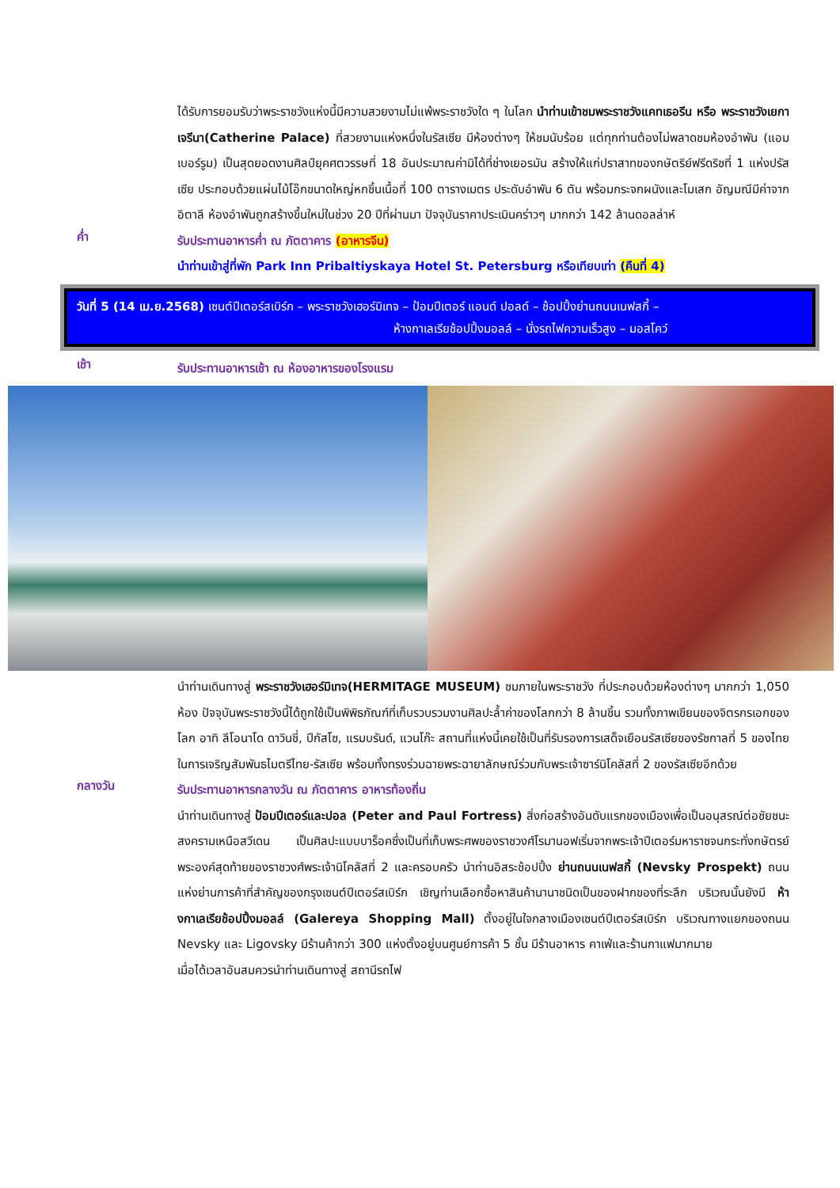ได้รับการยอมรับว่าพระราชวังแห่งนี้มีความสวยงามไม่แพ้พระราชวังใด ๆ ในโลก นำท่านเข้าชมพระราชวังแคทเธอรีน หรือ พระราชวังเยกาเจรีนา(Catherine Palace) ที่สวยงามแห่งหนึ่งในรัสเซีย มีห้องต่างๆ ให้ชมนับร้อย แต่ทุกท่านต้องไม่พลาดชมห้องอำพัน (แอมเบอร์รูม) เป็นสุดยอดงานศิลป์ยุคศตวรรษที่ 18 อันประมาณค่ามิได้ที่ช่างเยอรมัน สร้างให้แก่ปราสาทของกษัตริย์ฟรีดริชที่ 1 แห่งปรัสเซีย ประกอบด้วยแผ่นไม้โอ๊กขนาดใหญ่หกชิ้นเนื้อที่ 100 ตารางเมตร ประดับอำพัน 6 ตัน พร้อมกระจกผนังและโมเสก อัญมณีมีค่าจากอิตาลี ห้องอำพันถูกสร้างขึ้นใหม่ในช่วง 20 ปีที่ผ่านมา ปัจจุบันราคาประเมินคร่าวๆ มากกว่า 142 ล้านดอลล่าห์
ค่ำ
รับประทานอาหารค่ำ ณ ภัตตาคาร (อาหารจีน)
นำท่านเข้าสู่ที่พัก Park Inn Pribaltiyskaya Hotel St. Petersburg หรือเทียบเท่า (คืนที่ 4)
วันที่ 5 (14 เม.ย.2568) เซนต์ปีเตอร์สเบิร์ก – พระราชวังเฮอร์มิเทจ – ป้อมปีเตอร์ แอนด์ ปอลด์ – ช้อปปิ้งย่านถนนเนฟสกี้ –
ห้างกาเลเรียช้อปปิ้งมอลล์ – นั่งรถไฟความเร็วสูง – มอสโคว์
เช้า
รับประทานอาหารเช้า ณ ห้องอาหารของโรงแรม
นำท่านเดินทางสู่ พระราชวังเฮอร์มิเทจ(HERMITAGE MUSEUM) ชมภายในพระราชวัง ที่ประกอบด้วยห้องต่างๆ มากกว่า 1,050 ห้อง ปัจจุบันพระราชวังนี้ได้ถูกใช้เป็นพิพิธภัณฑ์ที่เก็บรวบรวมงานศิลปะล้ำค่าของโลกกว่า 8 ล้านชิ้น รวมทั้งภาพเขียนของจิตรกรเอกของโลก อาทิ ลีโอนาโด ดาวินชี่, ปีกัสโซ, แรมบรันด์, แวนโก๊ะ สถานที่แห่งนี้เคยใช้เป็นที่รับรองการเสด็จเยือนรัสเซียของรัชกาลที่ 5 ของไทยในการเจริญสัมพันธไมตรีไทย-รัสเซีย พร้อมทั้งทรงร่วมฉายพระฉายาลักษณ์ร่วมกับพระเจ้าซาร์นิโคลัสที่ 2 ของรัสเซียอีกด้วย
กลางวัน
รับประทานอาหารกลางวัน ณ ภัตตาคาร อาหารท้องถิ่น
นำท่านเดินทางสู่ ป้อมปีเตอร์และปอล (Peter and Paul Fortress) สิ่งก่อสร้างอันดับแรกของเมืองเพื่อเป็นอนุสรณ์ต่อชัยชนะสงครามเหนือสวีเดน เป็นศิลปะแบบบาร็อคซึ่งเป็นที่เก็บพระศพของราชวงศ์โรมานอฟเริ่มจากพระเจ้าปีเตอร์มหาราชจนกระทั่งกษัตรย์พระองค์สุดท้ายของราชวงศ์พระเจ้านิโคลัสที่ 2 และครอบครัว นำท่านอิสระช้อปปิ้ง ย่านถนนเนฟสกี้ (Nevsky Prospekt) ถนนแห่งย่านการค้าที่สำคัญของกรุงเซนต์ปีเตอร์สเบิร์ก เชิญท่านเลือกซื้อหาสินค้านานาชนิดเป็นของฝากของที่ระลึก บริเวณนั้นยังมี ห้างกาเลเรียช้อปปิ้งมอลล์ (Galereya Shopping Mall) ตั้งอยู่ในใจกลางเมืองเซนต์ปีเตอร์สเบิร์ก บริเวณทางแยกของถนน Nevsky และ Ligovsky มีร้านค้ากว่า 300 แห่งตั้งอยู่บนศูนย์การค้า 5 ชั้น มีร้านอาหาร คาเฟ่และร้านกาแฟมากมาย
เมื่อได้เวลาอันสมควรนำท่านเดินทางสู่ สถานีรถไฟ